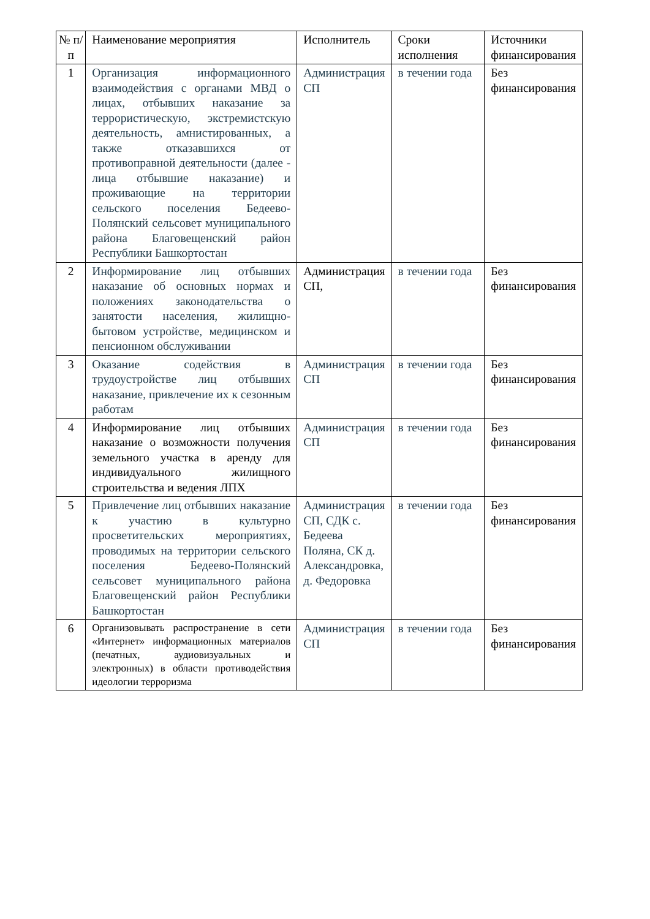| № п/п | Наименование мероприятия | Исполнитель | Сроки исполнения | Источники финансирования |
| --- | --- | --- | --- | --- |
| 1 | Организация информационного взаимодействия с органами МВД о лицах, отбывших наказание за террористическую, экстремистскую деятельность, амнистированных, а также отказавшихся от противоправной деятельности (далее - лица отбывшие наказание) и проживающие на территории сельского поселения Бедеево-Полянский сельсовет муниципального района Благовещенский район Республики Башкортостан | Администрация СП | в течении года | Без финансирования |
| 2 | Информирование лиц отбывших наказание об основных нормах и положениях законодательства о занятости населения, жилищно-бытовом устройстве, медицинском и пенсионном обслуживании | Администрация СП, | в течении года | Без финансирования |
| 3 | Оказание содействия в трудоустройстве лиц отбывших наказание, привлечение их к сезонным работам | Администрация СП | в течении года | Без финансирования |
| 4 | Информирование лиц отбывших наказание о возможности получения земельного участка в аренду для индивидуального жилищного строительства и ведения ЛПХ | Администрация СП | в течении года | Без финансирования |
| 5 | Привлечение лиц отбывших наказание к участию в культурно просветительских мероприятиях, проводимых на территории сельского поселения Бедеево-Полянский сельсовет муниципального района Благовещенский район Республики Башкортостан | Администрация СП, СДК с. Бедеева Поляна, СК д. Александровка, д. Федоровка | в течении года | Без финансирования |
| 6 | Организовывать распространение в сети «Интернет» информационных материалов (печатных, аудиовизуальных и электронных) в области противодействия идеологии терроризма | Администрация СП | в течении года | Без финансирования |